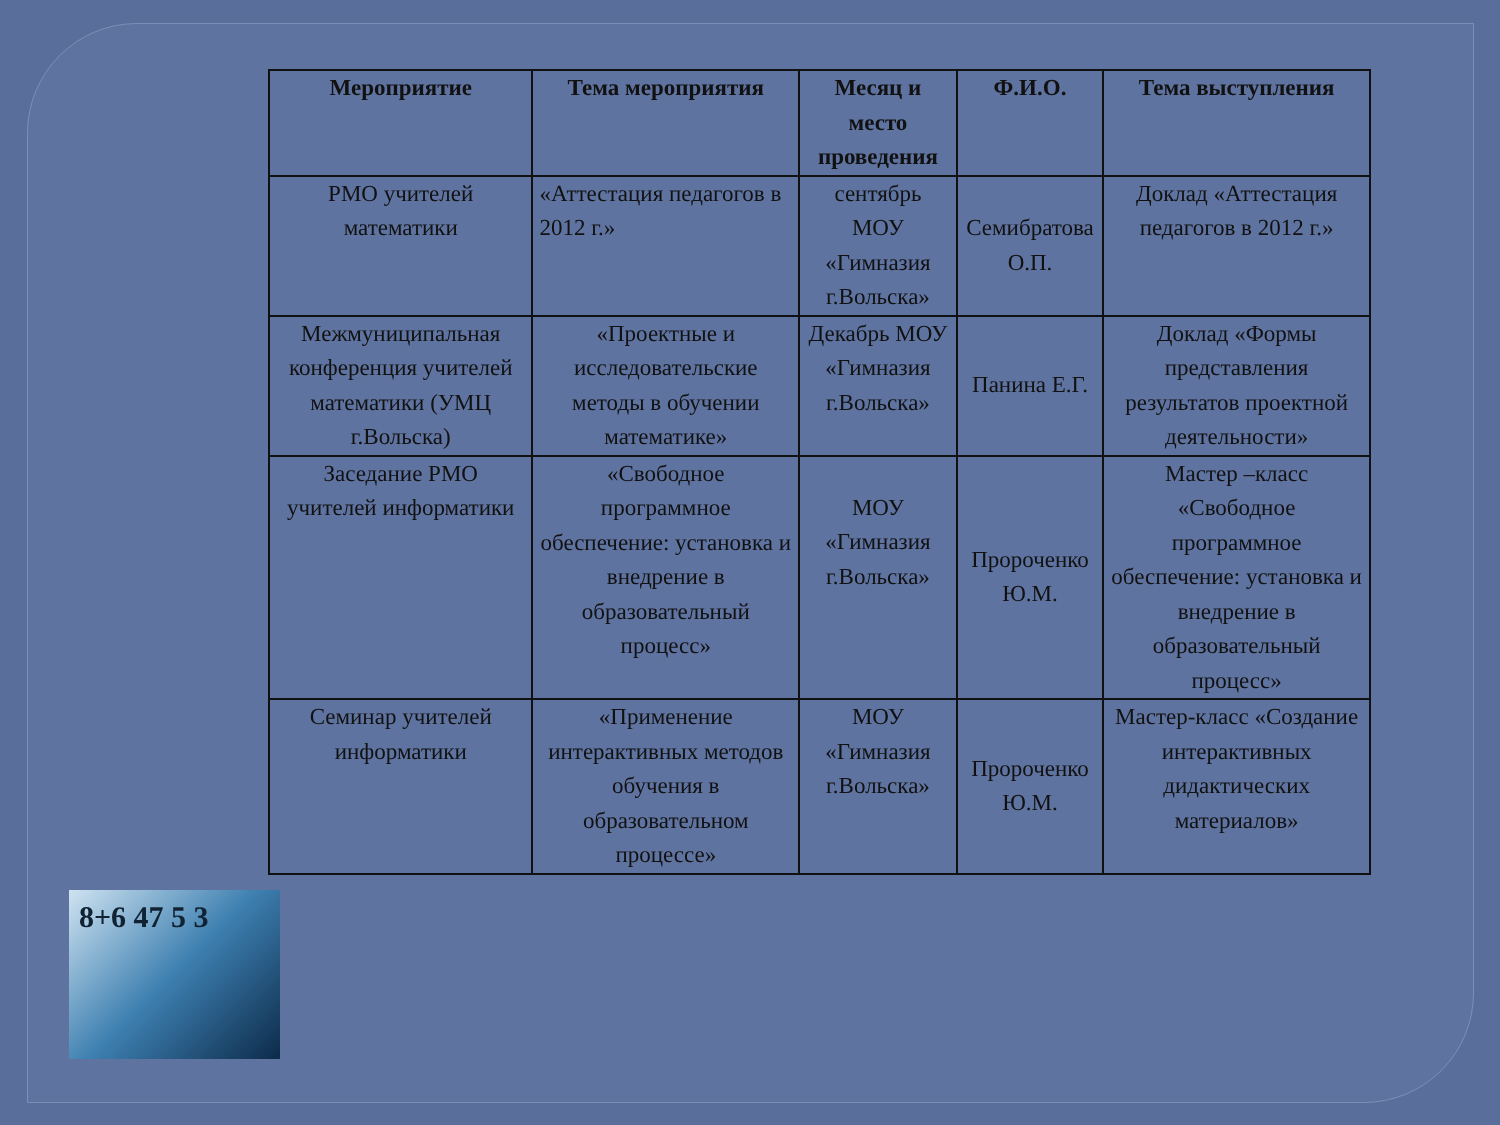| Мероприятие | Тема мероприятия | Месяц и место проведения | Ф.И.О. | Тема выступления |
| --- | --- | --- | --- | --- |
| РМО учителей математики | «Аттестация педагогов в 2012 г.» | сентябрь МОУ «Гимназия г.Вольска» | Семибратова О.П. | Доклад «Аттестация педагогов в 2012 г.» |
| Межмуниципальная конференция учителей математики (УМЦ г.Вольска) | «Проектные и исследовательские методы в обучении математике» | Декабрь МОУ «Гимназия г.Вольска» | Панина Е.Г. | Доклад «Формы представления результатов проектной деятельности» |
| Заседание РМО учителей информатики | «Свободное программное обеспечение: установка и внедрение в образовательный процесс» | МОУ «Гимназия г.Вольска» | Пророченко Ю.М. | Мастер –класс «Свободное программное обеспечение: установка и внедрение в образовательный процесс» |
| Семинар учителей информатики | «Применение интерактивных методов обучения в образовательном процессе» | МОУ «Гимназия г.Вольска» | Пророченко Ю.М. | Мастер-класс «Создание интерактивных дидактических материалов» |
8+6 47 5 3